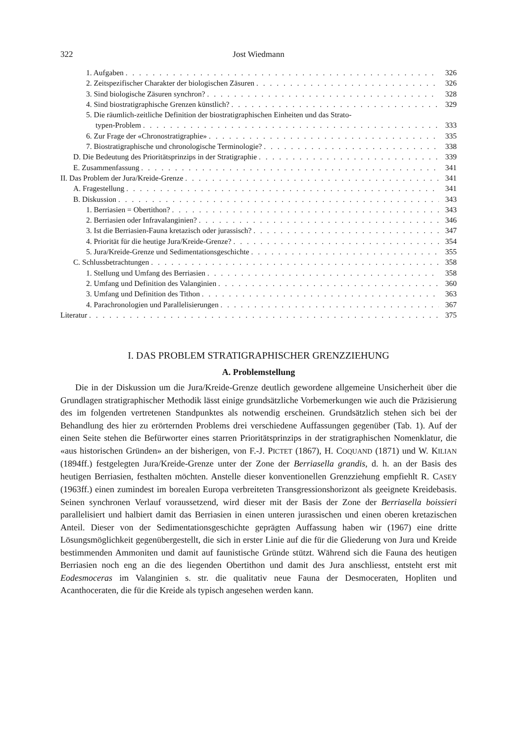322 Jost Wiedmann
1. Aufgaben 326
2. Zeitspezifischer Charakter der biologischen Zäsuren 326
3. Sind biologische Zäsuren synchron? 328
4. Sind biostratigraphische Grenzen künstlich? 329
5. Die räumlich-zeitliche Definition der biostratigraphischen Einheiten und das Strato-
typen-Problem 333
6. Zur Frage der «Chronostratigraphie» 335
7. Biostratigraphische und chronologische Terminologie? 338
D. Die Bedeutung des Prioritätsprinzips in der Stratigraphie 339
E. Zusammenfassung 341
II. Das Problem der Jura/Kreide-Grenze 341
A. Fragestellung 341
B. Diskussion 343
1. Berriasien = Obertithon? 343
2. Berriasien oder Infravalanginien? 346
3. Ist die Berriasien-Fauna kretazisch oder jurassisch? 347
4. Priorität für die heutige Jura/Kreide-Grenze? 354
5. Jura/Kreide-Grenze und Sedimentationsgeschichte 355
C. Schlussbetrachtungen 358
1. Stellung und Umfang des Berriasien 358
2. Umfang und Definition des Valanginien 360
3. Umfang und Definition des Tithon 363
4. Parachronologien und Parallelisierungen 367
Literatur 375
I. DAS PROBLEM STRATIGRAPHISCHER GRENZZIEHUNG
A. Problemstellung
Die in der Diskussion um die Jura/Kreide-Grenze deutlich gewordene allgemeine Unsicherheit über die Grundlagen stratigraphischer Methodik lässt einige grundsätzliche Vorbemerkungen wie auch die Präzisierung des im folgenden vertretenen Standpunktes als notwendig erscheinen. Grundsätzlich stehen sich bei der Behandlung des hier zu erörternden Problems drei verschiedene Auffassungen gegenüber (Tab. 1). Auf der einen Seite stehen die Befürworter eines starren Prioritätsprinzips in der stratigraphischen Nomenklatur, die «aus historischen Gründen» an der bisherigen, von F.-J. PICTET (1867), H. COQUAND (1871) und W. KILIAN (1894ff.) festgelegten Jura/Kreide-Grenze unter der Zone der Berriasella grandis, d. h. an der Basis des heutigen Berriasien, festhalten möchten. Anstelle dieser konventionellen Grenzziehung empfiehlt R. CASEY (1963ff.) einen zumindest im borealen Europa verbreiteten Transgressionshorizont als geeignete Kreidebasis. Seinen synchronen Verlauf voraussetzend, wird dieser mit der Basis der Zone der Berriasella boissieri parallelisiert und halbiert damit das Berriasien in einen unteren jurassischen und einen oberen kretazischen Anteil. Dieser von der Sedimentationsgeschichte geprägten Auffassung haben wir (1967) eine dritte Lösungsmöglichkeit gegenübergestellt, die sich in erster Linie auf die für die Gliederung von Jura und Kreide bestimmenden Ammoniten und damit auf faunistische Gründe stützt. Während sich die Fauna des heutigen Berriasien noch eng an die des liegenden Obertithon und damit des Jura anschliesst, entsteht erst mit Eodesmoceras im Valanginien s. str. die qualitativ neue Fauna der Desmoceraten, Hopliten und Acanthoceraten, die für die Kreide als typisch angesehen werden kann.